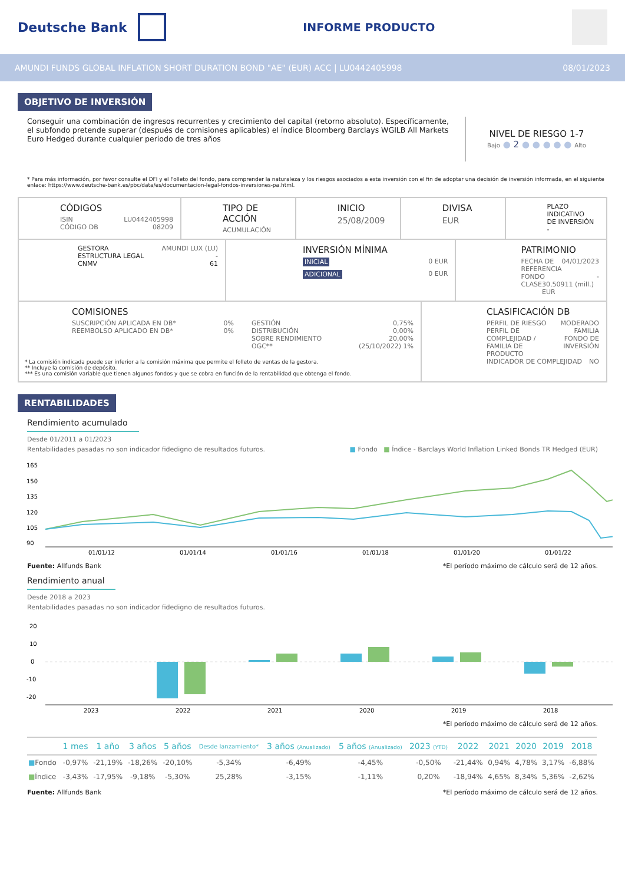Deutsche Bank
INFORME PRODUCTO
AMUNDI FUNDS GLOBAL INFLATION SHORT DURATION BOND "AE" (EUR) ACC | LU0442405998 08/01/2023
OBJETIVO DE INVERSIÓN
Conseguir una combinación de ingresos recurrentes y crecimiento del capital (retorno absoluto). Específicamente, el subfondo pretende superar (después de comisiones aplicables) el índice Bloomberg Barclays WGILB All Markets Euro Hedged durante cualquier periodo de tres años
NIVEL DE RIESGO 1-7
Bajo ● 2 ● ● ● ● ● Alto
* Para más información, por favor consulte el DFI y el Folleto del fondo, para comprender la naturaleza y los riesgos asociados a esta inversión con el fin de adoptar una decisión de inversión informada, en el siguiente enlace: https://www.deutsche-bank.es/pbc/data/es/documentacion-legal-fondos-inversiones-pa.html.
CÓDIGOS
ISIN LU0442405998
CÓDIGO DB 08209
TIPO DE ACCIÓN
ACUMULACIÓN
INICIO
25/08/2009
DIVISA
EUR
PLAZO INDICATIVO
DE INVERSIÓN
-
GESTORA AMUNDI LUX (LU)
ESTRUCTURA LEGAL -
CNMV 61
INVERSIÓN MÍNIMA
INICIAL 0 EUR
ADICIONAL 0 EUR
PATRIMONIO
FECHA DE REFERENCIA 04/01/2023
FONDO -
CLASE 30,50911 (mill.) EUR
COMISIONES
SUSCRIPCIÓN APLICADA EN DB* 0%
REEMBOLSO APLICADO EN DB* 0%
GESTIÓN 0,75%
DISTRIBUCIÓN 0,00%
SOBRE RENDIMIENTO 20,00%
OGC** (25/10/2022) 1%
* La comisión indicada puede ser inferior a la comisión máxima que permite el folleto de ventas de la gestora.
** Incluye la comisión de depósito.
*** Es una comisión variable que tienen algunos fondos y que se cobra en función de la rentabilidad que obtenga el fondo.
CLASIFICACIÓN DB
PERFIL DE RIESGO MODERADO
PERFIL DE COMPLEJIDAD /
FAMILIA DE PRODUCTO FAMILIA FONDO DE
INVERSIÓN
INDICADOR DE COMPLEJIDAD NO
RENTABILIDADES
Rendimiento acumulado
Desde 01/2011 a 01/2023
Rentabilidades pasadas no son indicador fidedigno de resultados futuros. ■ Fondo ■ Índice - Barclays World Inflation Linked Bonds TR Hedged (EUR)
165
150
135
120
105
90
01/01/12
01/01/14
01/01/16
01/01/18
01/01/20
01/01/22
Fuente: Allfunds Bank *El período máximo de cálculo será de 12 años.
Rendimiento anual
Desde 2018 a 2023
Rentabilidades pasadas no son indicador fidedigno de resultados futuros.
20
10
0
-10
-20
2023
2022
2021
2020
2019
2018
*El período máximo de cálculo será de 12 años.
| | 1 mes | 1 año | 3 años | 5 años | Desde lanzamiento* | 3 años (Anualizado) | 5 años (Anualizado) | 2023 (YTD) | 2022 | 2021 | 2020 | 2019 | 2018 |
| --- | --- | --- | --- | --- | --- | --- | --- | --- | --- | --- | --- | --- | --- |
| ■ Fondo | -0,97% | -21,19% | -18,26% | -20,10% | -5,34% | -6,49% | -4,45% | -0,50% | -21,44% | 0,94% | 4,78% | 3,17% | -6,88% |
| ■ Índice | -3,43% | -17,95% | -9,18% | -5,30% | 25,28% | -3,15% | -1,11% | 0,20% | -18,94% | 4,65% | 8,34% | 5,36% | -2,62% |
Fuente: Allfunds Bank *El período máximo de cálculo será de 12 años.